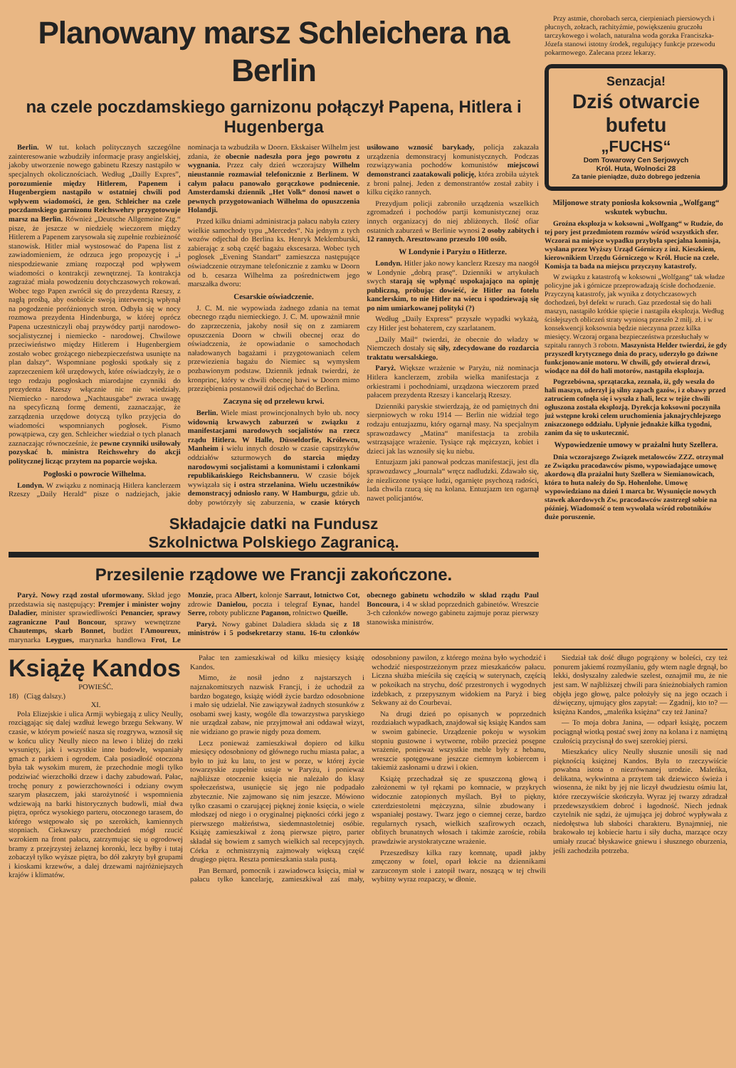Planowany marsz Schleichera na Berlin
na czele poczdamskiego garnizonu połączył Papena, Hitlera i Hugenberga
Berlin. W tut. kołach politycznych szczególne zainteresowanie wzbudziły informacje prasy angielskiej, jakoby utworzenie nowego gabinetu Rzeszy nastąpiło w specjalnych okolicznościach. Według „Dailly Expres”, porozumienie między Hitlerem, Papenem i Hugenbergiem nastąpiło w ostatniej chwili pod wpływem wiadomości, że gen. Schleicher na czele poczdamskiego garnizonu Reichswehry przygotowuje marsz na Berlin. Również „Deutsche Allgemeine Ztg.“ pisze, że jeszcze w niedzielę wieczorem między Hitlerem a Papenem zarysowała się zupełnie rozbieżność stanowisk. Hitler miał wystosować do Papena list z zawiadomieniem, że odrzuca jego propozycję i „i niespodziewanie zmianę rozpoczął pod wpływem wiadomości o kontrakcji zewnętrznej. Ta kontrakcja zagrażać miała powodzeniu dotychczasowych rokowań. Wobec tego Papen zwrócił się do prezydenta Rzeszy, z nagłą prośbą, aby osobiście swoją interwencją wpłynął na pogodzenie poróżnionych stron. Odbyła się w nocy rozmowa prezydenta Hindenburga, w której oprócz Papena uczestniczyli obaj przywódcy partji narodowo-socjalistycznej i niemiecko - narodowej. Chwilowe przeciwieństwo między Hitlerem i Hugenbergiem zostało wobec grożącego niebezpieczeństwa usunięte na plan dalszy“. Wspomniane pogłoski spotkały się z zaprzeczeniem kół urzędowych, które oświadczyły, że o tego rodzaju pogłoskach miarodajne czynniki do prezydenta Rzeszy włącznie nic nie wiedziały. Niemiecko - narodowa „Nachtausgabe“ zwraca uwagę na specyficzną formę dementi, zaznaczając, że zarządzenia urzędowe dotyczą tylko przyjęcia do wiadomości wspomnianych pogłosek. Pismo powątpiewa, czy gen. Schleicher wiedział o tych planach zaznaczając równocześnie, że pewne czynniki usiłowały pozyskać b. ministra Reichswehry do akcji politycznej licząc przytem na poparcie wojska.
Pogłoski o powrocie Wilhelma.
Londyn. W związku z nominacją Hitlera kanclerzem Rzeszy „Daily Herald“ pisze o nadziejach, jakie nominacja ta wzbudziła w Doorn. Ekskaiser Wilhelm jest zdania, że obecnie nadeszła pora jego powrotu z wygnania. Przez cały dzień wczorajszy Wilhelm nieustannie rozmawiał telefonicznie z Berlinem. W całym pałacu panowało gorączkowe podniecenie. Amsterdamski dziennik „Het Volk“ donosi nawet o pewnych przygotowaniach Wilhelma do opuszczenia Holandji.
Przed kilku dniami administracja pałacu nabyła cztery wielkie samochody typu „Mercedes“. Na jednym z tych wozów odjechał do Berlina ks. Henryk Meklemburski, zabierając z sobą część bagażu ekscesarza. Wobec tych pogłosek „Evening Standart“ zamieszcza następujące oświadczenie otrzymane telefonicznie z zamku w Doorn od b. cesarza Wilhelma za pośrednictwem jego marszałka dworu:
Cesarskie oświadczenie.
J. C. M. nie wypowiada żadnego zdania na temat obecnego rządu niemieckiego. J. C. M. upoważnił mnie do zaprzeczenia, jakoby nosił się on z zamiarem opuszczenia Doorn w chwili obecnej oraz do oświadczenia, że opowiadanie o samochodach naładowanych bagażami i przygotowaniach celem przewiezienia bagażu do Niemiec są wymysłem pozbawionym podstaw. Dziennik jednak twierdzi, że kronprinc, który w chwili obecnej bawi w Doorn mimo przeziębienia postanowił dziś odjechać do Berlina.
Zaczyna się od przelewu krwi.
Berlin. Wiele miast prowincjonalnych było ub. nocy widownią krwawych zaburzeń w związku z manifestacjami narodowych socjalistów na rzecz rządu Hitlera. W Halle, Düsseldorfie, Królewcu, Manheim i wielu innych doszło w czasie capstrzyków oddziałów szturmowych do starcia między narodowymi socjalistami a komunistami i członkami republikańskiego Reichsbanneru. W czasie bójek wywiązała się i ostra strzelanina. Wielu uczestników demonstracyj odniosło rany. W Hamburgu, gdzie ub. doby powtórzyły się zaburzenia, w czasie których usiłowano wznosić barykady, policja zakazała urządzenia demonstracyj komunistycznych. Podczas rozwiązywania pochodów komunistów miejscowi demonstranci zaatakowali policję, która zrobiła użytek z broni palnej. Jeden z demonstrantów został zabity i kilku ciężko rannych.
Prezydjum policji zabroniło urządzenia wszelkich zgromadzeń i pochodów partji komunistycznej oraz innych organizacyj do niej zbliżonych. Ilość ofiar ostatnich zaburzeń w Berlinie wynosi 2 osoby zabitych i 12 rannych. Aresztowano przeszło 100 osób.
W Londynie i Paryżu o Hitlerze.
Londyn. Hitler jako nowy kanclerz Rzeszy ma naogół w Londynie „dobrą prasę“. Dzienniki w artykułach swych starają się wpłynąć uspokajająco na opinję publiczną, próbując dowieść, że Hitler na fotelu kanclerskim, to nie Hitler na wiecu i spodziewają się po nim umiarkowanej polityki (?)
Według „Daily Express“ przyszłe wypadki wykażą, czy Hitler jest bohaterem, czy szarlatanem.
„Daily Mail“ twierdzi, że obecnie do władzy w Niemczech dostały się siły, zdecydowane do rozdarcia traktatu wersalskiego.
Paryż. Większe wrażenie w Paryżu, niż nominacja Hitlera kanclerzem, zrobiła wielka manifestacja z orkiestrami i pochodniami, urządzona wieczorem przed pałacem prezydenta Rzeszy i kancelarją Rzeszy.
Dzienniki paryskie stwierdzają, że od pamiętnych dni sierpniowych w roku 1914 — Berlin nie widział tego rodzaju entuzjazmu, który ogarnął masy. Na specjalnym sprawozdawcy „Matina“ manifestacja ta zrobiła wstrząsające wrażenie. Tysiące rąk mężczyzn, kobiet i dzieci jak las wznosiły się ku niebu.
Entuzjazm jaki panował podczas manifestacji, jest dla sprawozdawcy „Journala“ wręcz nadludzki. Zdawało się, że niezliczone tysiące ludzi, ogarnięte psychozą radości, lada chwila rzucą się na kolana. Entuzjazm ten ogarnął nawet policjantów.
Składajcie datki na Fundusz
Szkolnictwa Polskiego Zagranicą.
Przesilenie rządowe we Francji zakończone.
Paryż. Nowy rząd został uformowany. Skład jego przedstawia się następujący: Premjer i minister wojny Daladier, minister sprawiedliwości Penancier, sprawy zagraniczne Paul Boncour, sprawy wewnętrzne Chautemps, skarb Bonnet, budżet l'Amoureux, marynarka Leygues, marynarka handlowa Frot, Le Monzie, praca Albert, kolonje Sarraut, lotnictwo Cot, zdrowie Danielou, poczta i telegraf Eynac, handel Serre, roboty publiczne Paganon, rolnictwo Queille.
Paryż. Nowy gabinet Daladiera składa się z 18 ministrów i 5 podsekretarzy stanu. 16-tu członków obecnego gabinetu wchodziło w skład rządu Paul Boncoura, i 4 w skład poprzednich gabinetów. Wreszcie 3-ch członków nowego gabinetu zajmuje poraz pierwszy stanowiska ministrów.
Przy astmie, chorobach serca, cierpieniach piersiowych i płucnych, zołzach, rachityźmie, powiększeniu gruczołu tarczykowego i wolach, naturalna woda gorzka Franciszka-Józefa stanowi istotny środek, regulujący funkcje przewodu pokarmowego. Zalecana przez lekarzy.
Senzacja!
Dziś otwarcie bufetu
„FUCHS“
Dom Towarowy Cen Serjowych
Król. Huta, Wolności 28
Za tanie pieniądze, dużo dobrego jedzenia
Miljonowe straty poniosła koksownia „Wolfgang“ wskutek wybuchu.
Groźna eksplozja w koksowni „Wolfgang“ w Rudzie, do tej pory jest przedmiotem rozmów wśród wszystkich sfer. Wczorai na miejsce wypadku przybyła specjalna komisja, wysłana przez Wyższy Urząd Górniczy z inż. Kieszkiem, kierownikiem Urzędu Górniczego w Król. Hucie na czele. Komisja ta bada na miejscu przyczyny katastrofy.
W związku z katastrofą w koksowni „Wolfgang“ tak władze policyjne jak i górnicze przeprowadzają ścisłe dochodzenie. Przyczyną katastrofy, jak wynika z dotychczasowych dochodzeń, był defekt w rurach. Gaz przedostał się do hali maszyn, nastąpiło krótkie spięcie i nastąpiła eksplozja. Według ścisłejszych obliczeń straty wyniosą przeszło 2 milj. zł. i w konsekwencji koksownia będzie nieczynna przez kilka miesięcy. Wczoraj organa bezpieczeństwa przesłuchały w szpitalu rannych 3 robotn. Maszynista Helder twierdzi, że gdy przyszedł krytycznego dnia do pracy, uderzyło go dziwne funkcjonowanie motoru. W chwili, gdy otwierał drzwi, wiodące na dół do hali motorów, nastąpiła eksplozja.
Pogrzebówna, sprzątaczka, zeznała, iż, gdy weszła do hali maszyn, uderzył ją silny zapach gazów, i z obawy przed zatruciem cofnęła się i wyszła z hali, lecz w tejże chwili ogłuszona została eksplozją. Dyrekcja koksowni poczyniła już wstępne kroki celem uruchomienia jaknajrychlejszego zniszczonego oddziału. Upłynie jednakże kilka tygodni, zanim da się to uskutecznić.
Wypowiedzenie umowy w prażalni huty Szellera.
Dnia wczorajszego Związek metalowców ZZZ. otrzymał ze Związku pracodawców pismo, wypowiadające umowę akordową dla prażalni huty Szellera w Siemianowicach, która to huta należy do Sp. Hohenlohe. Umowę wypowiedziano na dzień 1 marca br. Wysunięcie nowych stawek akordowych Zw. pracodawców zastrzegł sobie na później. Wiadomość o tem wywołała wśród robotników duże poruszenie.
Książę Kandos
POWIEŚĆ.
18) (Ciąg dalszy.)
XI.
Pola Elizejskie i ulica Armji wybiegają z ulicy Neully, rozciągając się dalej wzdłuż lewego brzegu Sekwany. W czasie, w którym powieść nasza się rozgrywa, wznosił się w końcu ulicy Neully nieco na lewo i bliżej do rzeki wysunięty, jak i wszystkie inne budowle, wspaniały gmach z parkiem i ogrodem. Cała posiadłość otoczona była tak wysokim murem, że przechodnie mogli tylko podziwiać wierzchołki drzew i dachy zabudowań. Pałac, trochę ponury z powierzchowności i odziany owym szarym płaszczem, jaki starożytność i wspomnienia wdziewają na barki historycznych budowli, miał dwa piętra, oprócz wysokiego parteru, otoczonego tarasem, do którego wstępowało się po szerokich, kamiennych stopniach. Ciekawszy przechodzień mógł rzucić wzrokiem na front pałacu, zatrzymując się u ogrodowej bramy z przejrzystej żelaznej koronki, lecz byłby i tutaj zobaczył tylko wyższe piętra, bo dół zakryty był grupami i kioskami krzewów, a dalej drzewami najróżniejszych krajów i klimatów.
Pałac ten zamieszkiwał od kilku miesięcy książę Kandos.
Mimo, że nosił jedno z najstarszych i najznakomitszych nazwisk Francji, i że uchodził za bardzo bogatego, książę wiódł życie bardzo odosobnione i mało się udzielał. Nie zawiązywał żadnych stosunków z osobami swej kasty, wogóle dla towarzystwa paryskiego nie urządzał zabaw, nie przyjmował ani oddawał wizyt, nie widziano go prawie nigdy poza domem.
Lecz ponieważ zamieszkiwał dopiero od kilku miesięcy odosobniony od głównego ruchu miasta pałac, a było to już ku latu, to jest w porze, w której życie towarzyskie zupełnie ustaje w Paryżu, i ponieważ najbliższe otoczenie księcia nie należało do klasy społeczeństwa, usunięcie się jego nie podpadało zbytecznie. Nie zajmowano się nim jeszcze. Mówiono tylko czasami o czarującej pięknej żonie księcia, o wiele młodszej od niego i o oryginalnej piękności córki jego z pierwszego małżeństwa, siedemnastoletniej osóbie. Książę zamieszkiwał z żoną pierwsze piętro, parter składał się bowiem z samych wielkich sal recepcyjnych. Córka z ochmistrzynią zajmowały większą część drugiego piętra. Reszta pomieszkania stała pustą.
Pan Bernard, pomocnik i zawiadowca księcia, miał w pałacu tylko kancelarję, zamieszkiwał zaś mały, odosobniony pawilon, z którego można było wychodzić i wchodzić niespostrzeżonym przez mieszkańców pałacu. Liczna służba mieściła się częścią w suterynach, częścią w pokoikach na strychu, dość przestronych i wygodnych izdebkach, z przepysznym widokiem na Paryż i bieg Sekwany aż do Courbevai.
Na drugi dzień po opisanych w poprzednich rozdziałach wypadkach, znajdował się książę Kandos sam w swoim gabinecie. Urządzenie pokoju w wysokim stopniu gustowne i wytworne, robiło przecież posępne wrażenie, ponieważ wszystkie meble były z hebanu, wreszcie spotęgowane jeszcze ciemnym kobiercem i takiemiż zasłonami u drzwi i okien.
Książę przechadzał się ze spuszczoną głową i założonemi w tył rękami po komnacie, w przykrych widocznie zatopionych myślach. Był to piękny, czterdziestoletni mężczyzna, silnie zbudowany i wspaniałej postawy. Twarz jego o ciemnej cerze, bardzo regularnych rysach, wielkich szafirowych oczach, obfitych brunatnych włosach i takimże zaroście, robiła prawdziwie arystokratyczne wrażenie.
Przeszedłszy kilka razy komnatę, upadł jakby zmęczony w fotel, oparł łokcie na dziennikami zarzuconym stole i zatopił twarz, noszącą w tej chwili wybitny wyraz rozpaczy, w dłonie.
Siedział tak dość długo pogrążony w boleści, czy też ponurem jakiemś rozmyślaniu, gdy wtem nagle drgnął, bo lekki, dosłyszalny zaledwie szelest, oznajmił mu, że nie jest sam. W najbliższej chwili para śnieżnobiałych ramion objęła jego głowę, palce położyły się na jego oczach i dźwięczny, ujmujący głos zapytał: — Zgadnij, kto to? — księżna Kandos, „maleńka księżna“ czy też Janina?
— To moja dobra Janina, — odparł książę, poczem pociągnął wiotką postać swej żony na kolana i z namiętną czułością przycisnął do swej szerokiej piersi.
Mieszkańcy ulicy Neully słusznie unosili się nad pięknością księżnej Kandos. Była to rzeczywiście powabna istota o niezrównanej urodzie. Maleńka, delikatna, wykwintna a przytem tak dziewicco świeża i wiosenna, że nikt by jej nie liczył dwudziestu ośmiu lat, które rzeczywiście skończyła. Wyraz jej twarzy zdradzał przedewszystkiem dobroć i łagodność. Niech jednak czytelnik nie sądzi, że ujmująca jej dobroć wypływała z niedołęstwa lub słabości charakteru. Bynajmniej, nie brakowało tej kobiecie hartu i siły ducha, marzące oczy umiały rzucać błyskawice gniewu i słusznego oburzenia, jeśli zachodziła potrzeba.